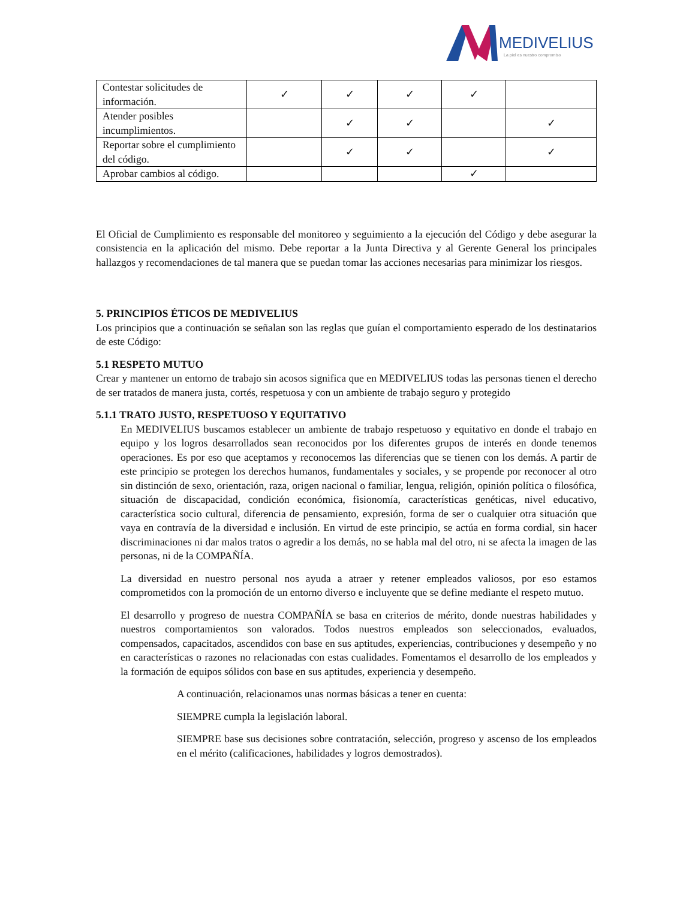MEDIVELIUS
La piel es nuestro compromiso
| Contestar solicitudes de información. | ✓ | ✓ | ✓ | ✓ | |
| Atender posibles incumplimientos. | | ✓ | ✓ | | ✓ |
| Reportar sobre el cumplimiento del código. | | ✓ | ✓ | | ✓ |
| Aprobar cambios al código. | | | | ✓ | |
El Oficial de Cumplimiento es responsable del monitoreo y seguimiento a la ejecución del Código y debe asegurar la consistencia en la aplicación del mismo. Debe reportar a la Junta Directiva y al Gerente General los principales hallazgos y recomendaciones de tal manera que se puedan tomar las acciones necesarias para minimizar los riesgos.
5. PRINCIPIOS ÉTICOS DE MEDIVELIUS
Los principios que a continuación se señalan son las reglas que guían el comportamiento esperado de los destinatarios de este Código:
5.1 RESPETO MUTUO
Crear y mantener un entorno de trabajo sin acosos significa que en MEDIVELIUS todas las personas tienen el derecho de ser tratados de manera justa, cortés, respetuosa y con un ambiente de trabajo seguro y protegido
5.1.1 TRATO JUSTO, RESPETUOSO Y EQUITATIVO
En MEDIVELIUS buscamos establecer un ambiente de trabajo respetuoso y equitativo en donde el trabajo en equipo y los logros desarrollados sean reconocidos por los diferentes grupos de interés en donde tenemos operaciones. Es por eso que aceptamos y reconocemos las diferencias que se tienen con los demás. A partir de este principio se protegen los derechos humanos, fundamentales y sociales, y se propende por reconocer al otro sin distinción de sexo, orientación, raza, origen nacional o familiar, lengua, religión, opinión política o filosófica, situación de discapacidad, condición económica, fisionomía, características genéticas, nivel educativo, característica socio cultural, diferencia de pensamiento, expresión, forma de ser o cualquier otra situación que vaya en contravía de la diversidad e inclusión. En virtud de este principio, se actúa en forma cordial, sin hacer discriminaciones ni dar malos tratos o agredir a los demás, no se habla mal del otro, ni se afecta la imagen de las personas, ni de la COMPAÑÍA.
La diversidad en nuestro personal nos ayuda a atraer y retener empleados valiosos, por eso estamos comprometidos con la promoción de un entorno diverso e incluyente que se define mediante el respeto mutuo.
El desarrollo y progreso de nuestra COMPAÑÍA se basa en criterios de mérito, donde nuestras habilidades y nuestros comportamientos son valorados. Todos nuestros empleados son seleccionados, evaluados, compensados, capacitados, ascendidos con base en sus aptitudes, experiencias, contribuciones y desempeño y no en características o razones no relacionadas con estas cualidades. Fomentamos el desarrollo de los empleados y la formación de equipos sólidos con base en sus aptitudes, experiencia y desempeño.
A continuación, relacionamos unas normas básicas a tener en cuenta:
SIEMPRE cumpla la legislación laboral.
SIEMPRE base sus decisiones sobre contratación, selección, progreso y ascenso de los empleados en el mérito (calificaciones, habilidades y logros demostrados).